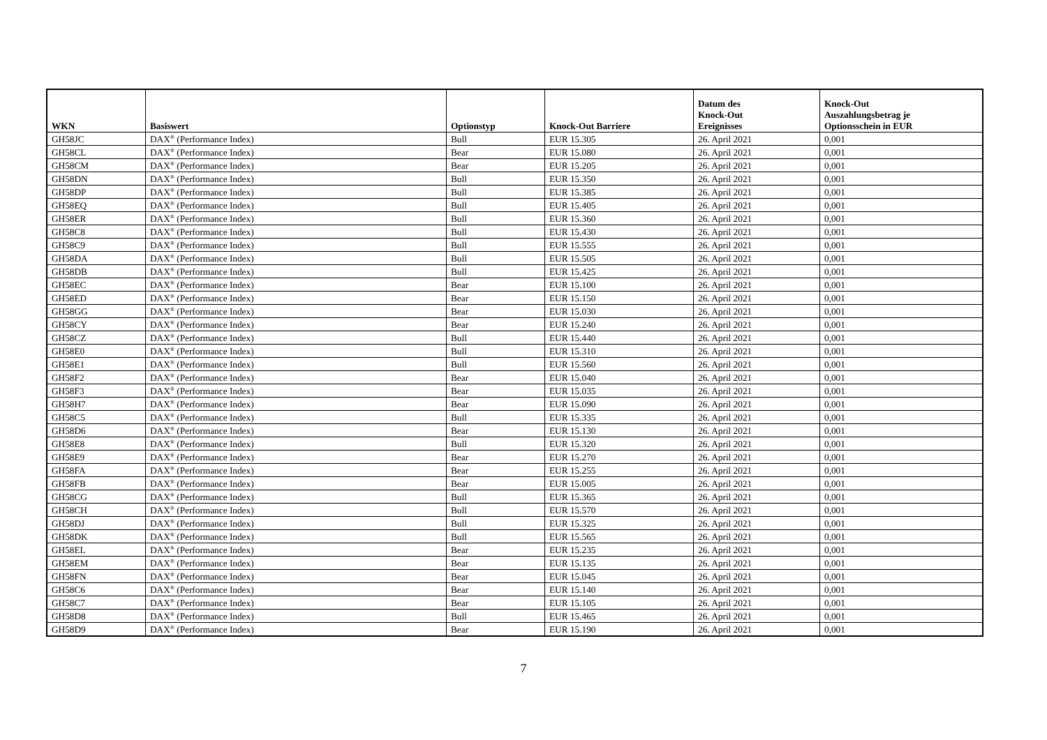| WKN | Basiswert | Optionstyp | Knock-Out Barriere | Datum des Knock-Out Ereignisses | Knock-Out Auszahlungsbetrag je Optionsschein in EUR |
| --- | --- | --- | --- | --- | --- |
| GH58JC | DAX<sup>®</sup> (Performance Index) | Bull | EUR 15.305 | 26. April 2021 | 0,001 |
| GH58CL | DAX<sup>®</sup> (Performance Index) | Bear | EUR 15.080 | 26. April 2021 | 0,001 |
| GH58CM | DAX<sup>®</sup> (Performance Index) | Bear | EUR 15.205 | 26. April 2021 | 0,001 |
| GH58DN | DAX<sup>®</sup> (Performance Index) | Bull | EUR 15.350 | 26. April 2021 | 0,001 |
| GH58DP | DAX<sup>®</sup> (Performance Index) | Bull | EUR 15.385 | 26. April 2021 | 0,001 |
| GH58EQ | DAX<sup>®</sup> (Performance Index) | Bull | EUR 15.405 | 26. April 2021 | 0,001 |
| GH58ER | DAX<sup>®</sup> (Performance Index) | Bull | EUR 15.360 | 26. April 2021 | 0,001 |
| GH58C8 | DAX<sup>®</sup> (Performance Index) | Bull | EUR 15.430 | 26. April 2021 | 0,001 |
| GH58C9 | DAX<sup>®</sup> (Performance Index) | Bull | EUR 15.555 | 26. April 2021 | 0,001 |
| GH58DA | DAX<sup>®</sup> (Performance Index) | Bull | EUR 15.505 | 26. April 2021 | 0,001 |
| GH58DB | DAX<sup>®</sup> (Performance Index) | Bull | EUR 15.425 | 26. April 2021 | 0,001 |
| GH58EC | DAX<sup>®</sup> (Performance Index) | Bear | EUR 15.100 | 26. April 2021 | 0,001 |
| GH58ED | DAX<sup>®</sup> (Performance Index) | Bear | EUR 15.150 | 26. April 2021 | 0,001 |
| GH58GG | DAX<sup>®</sup> (Performance Index) | Bear | EUR 15.030 | 26. April 2021 | 0,001 |
| GH58CY | DAX<sup>®</sup> (Performance Index) | Bear | EUR 15.240 | 26. April 2021 | 0,001 |
| GH58CZ | DAX<sup>®</sup> (Performance Index) | Bull | EUR 15.440 | 26. April 2021 | 0,001 |
| GH58E0 | DAX<sup>®</sup> (Performance Index) | Bull | EUR 15.310 | 26. April 2021 | 0,001 |
| GH58E1 | DAX<sup>®</sup> (Performance Index) | Bull | EUR 15.560 | 26. April 2021 | 0,001 |
| GH58F2 | DAX<sup>®</sup> (Performance Index) | Bear | EUR 15.040 | 26. April 2021 | 0,001 |
| GH58F3 | DAX<sup>®</sup> (Performance Index) | Bear | EUR 15.035 | 26. April 2021 | 0,001 |
| GH58H7 | DAX<sup>®</sup> (Performance Index) | Bear | EUR 15.090 | 26. April 2021 | 0,001 |
| GH58C5 | DAX<sup>®</sup> (Performance Index) | Bull | EUR 15.335 | 26. April 2021 | 0,001 |
| GH58D6 | DAX<sup>®</sup> (Performance Index) | Bear | EUR 15.130 | 26. April 2021 | 0,001 |
| GH58E8 | DAX<sup>®</sup> (Performance Index) | Bull | EUR 15.320 | 26. April 2021 | 0,001 |
| GH58E9 | DAX<sup>®</sup> (Performance Index) | Bear | EUR 15.270 | 26. April 2021 | 0,001 |
| GH58FA | DAX<sup>®</sup> (Performance Index) | Bear | EUR 15.255 | 26. April 2021 | 0,001 |
| GH58FB | DAX<sup>®</sup> (Performance Index) | Bear | EUR 15.005 | 26. April 2021 | 0,001 |
| GH58CG | DAX<sup>®</sup> (Performance Index) | Bull | EUR 15.365 | 26. April 2021 | 0,001 |
| GH58CH | DAX<sup>®</sup> (Performance Index) | Bull | EUR 15.570 | 26. April 2021 | 0,001 |
| GH58DJ | DAX<sup>®</sup> (Performance Index) | Bull | EUR 15.325 | 26. April 2021 | 0,001 |
| GH58DK | DAX<sup>®</sup> (Performance Index) | Bull | EUR 15.565 | 26. April 2021 | 0,001 |
| GH58EL | DAX<sup>®</sup> (Performance Index) | Bear | EUR 15.235 | 26. April 2021 | 0,001 |
| GH58EM | DAX<sup>®</sup> (Performance Index) | Bear | EUR 15.135 | 26. April 2021 | 0,001 |
| GH58FN | DAX<sup>®</sup> (Performance Index) | Bear | EUR 15.045 | 26. April 2021 | 0,001 |
| GH58C6 | DAX<sup>®</sup> (Performance Index) | Bear | EUR 15.140 | 26. April 2021 | 0,001 |
| GH58C7 | DAX<sup>®</sup> (Performance Index) | Bear | EUR 15.105 | 26. April 2021 | 0,001 |
| GH58D8 | DAX<sup>®</sup> (Performance Index) | Bull | EUR 15.465 | 26. April 2021 | 0,001 |
| GH58D9 | DAX<sup>®</sup> (Performance Index) | Bear | EUR 15.190 | 26. April 2021 | 0,001 |
7